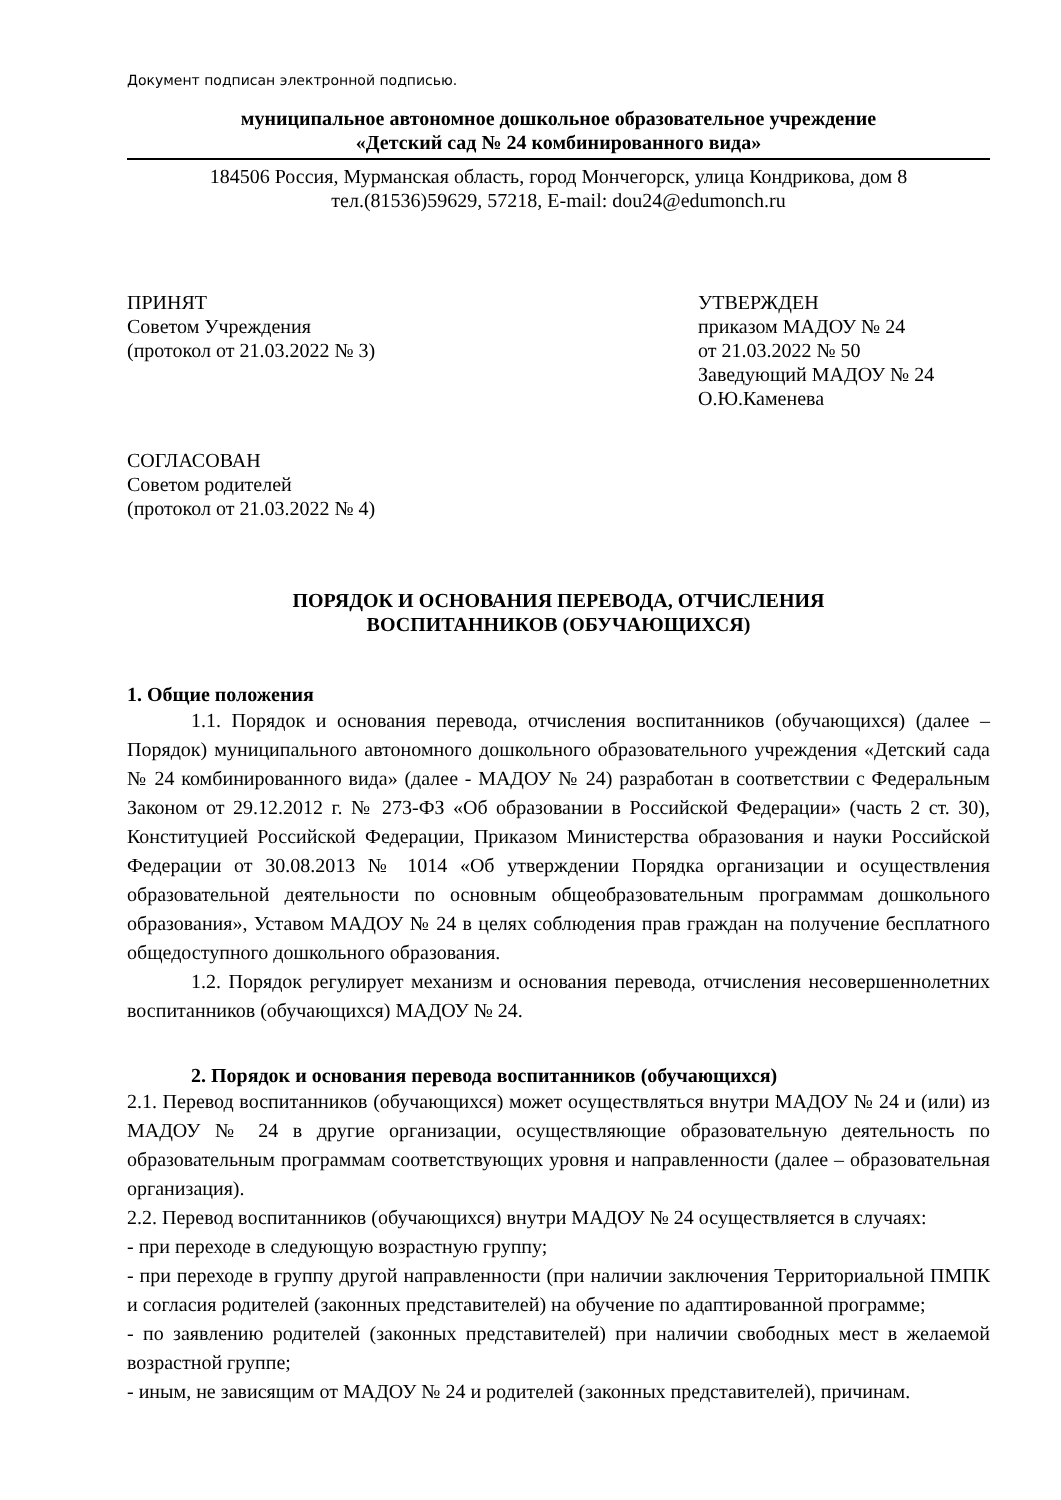Документ подписан электронной подписью.
муниципальное автономное дошкольное образовательное учреждение
«Детский сад № 24 комбинированного вида»
184506 Россия, Мурманская область, город Мончегорск, улица Кондрикова, дом 8
тел.(81536)59629, 57218, E-mail: dou24@edumonch.ru
ПРИНЯТ
Советом Учреждения
(протокол от 21.03.2022 № 3)
УТВЕРЖДЕН
приказом МАДОУ № 24
от 21.03.2022 № 50
Заведующий МАДОУ № 24
О.Ю.Каменева
СОГЛАСОВАН
Советом родителей
(протокол от 21.03.2022 № 4)
ПОРЯДОК И ОСНОВАНИЯ ПЕРЕВОДА, ОТЧИСЛЕНИЯ
ВОСПИТАННИКОВ (ОБУЧАЮЩИХСЯ)
1. Общие положения
1.1. Порядок и основания перевода, отчисления воспитанников (обучающихся) (далее – Порядок) муниципального автономного дошкольного образовательного учреждения «Детский сада № 24 комбинированного вида» (далее - МАДОУ № 24) разработан в соответствии с Федеральным Законом от 29.12.2012 г. № 273-ФЗ «Об образовании в Российской Федерации» (часть 2 ст. 30), Конституцией Российской Федерации, Приказом Министерства образования и науки Российской Федерации от 30.08.2013 № 1014 «Об утверждении Порядка организации и осуществления образовательной деятельности по основным общеобразовательным программам дошкольного образования», Уставом МАДОУ № 24 в целях соблюдения прав граждан на получение бесплатного общедоступного дошкольного образования.
1.2. Порядок регулирует механизм и основания перевода, отчисления несовершеннолетних воспитанников (обучающихся) МАДОУ № 24.
2. Порядок и основания перевода воспитанников (обучающихся)
2.1. Перевод воспитанников (обучающихся) может осуществляться внутри МАДОУ № 24 и (или) из МАДОУ № 24 в другие организации, осуществляющие образовательную деятельность по образовательным программам соответствующих уровня и направленности (далее – образовательная организация).
2.2. Перевод воспитанников (обучающихся) внутри МАДОУ № 24 осуществляется в случаях:
- при переходе в следующую возрастную группу;
- при переходе в группу другой направленности (при наличии заключения Территориальной ПМПК и согласия родителей (законных представителей) на обучение по адаптированной программе;
- по заявлению родителей (законных представителей) при наличии свободных мест в желаемой возрастной группе;
- иным, не зависящим от МАДОУ № 24 и родителей (законных представителей), причинам.